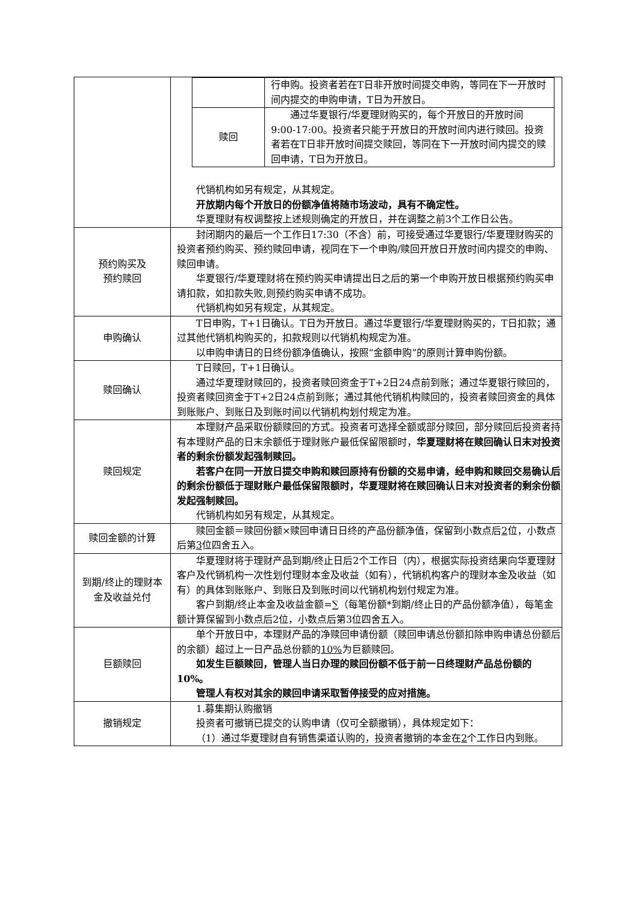| | / / 行申购。投资者若在T日非开放时间提交申购，等同在下一开放时间内提交的申购申请，T日为开放日。 / / 赎回 / 通过华夏银行/华夏理财购买的，每个开放日的开放时间9:00-17:00。投资者只能于开放日的开放时间内进行赎回。投资者若在T日非开放时间提交赎回，等同在下一开放时间内提交的赎回申请，T日为开放日。 / 代销机构如另有规定，从其规定。 开放期内每个开放日的份额净值将随市场波动，具有不确定性。 华夏理财有权调整按上述规则确定的开放日，并在调整之前3个工作日公告。 |
| 预约购买及 预约赎回 | 封闭期内的最后一个工作日17:30（不含）前，可接受通过华夏银行/华夏理财购买的投资者预约购买、预约赎回申请，视同在下一个申购/赎回开放日开放时间内提交的申购、赎回申请。 华夏银行/华夏理财将在预约购买申请提出日之后的第一个申购开放日根据预约购买申请扣款，如扣款失败,则预约购买申请不成功。 代销机构如另有规定，从其规定。 |
| 申购确认 | T日申购，T+1日确认。T日为开放日。通过华夏银行/华夏理财购买的，T日扣款；通过其他代销机构购买的，扣款规则以代销机构规定为准。 以申购申请日的日终份额净值确认，按照“金额申购”的原则计算申购份额。 |
| 赎回确认 | T日赎回，T+1日确认。 通过华夏理财赎回的，投资者赎回资金于T+2日24点前到账；通过华夏银行赎回的，投资者赎回资金于T+2日24点前到账；通过其他代销机构赎回的，投资者赎回资金的具体到账账户、到账日及到账时间以代销机构划付规定为准。 |
| 赎回规定 | 本理财产品采取份额赎回的方式。投资者可选择全额或部分赎回，部分赎回后投资者持有本理财产品的日末余额低于理财账户最低保留限额时， 华夏理财将在赎回确认日末对投资者的剩余份额发起强制赎回。 若客户在同一开放日提交申购和赎回原持有份额的交易申请，经申购和赎回交易确认后的剩余份额低于理财账户最低保留限额时，华夏理财将在赎回确认日末对投资者的剩余份额发起强制赎回。 代销机构如另有规定，从其规定。 |
| 赎回金额的计算 | 赎回金额＝赎回份额×赎回申请日日终的产品份额净值，保留到小数点后 2 位，小数点后第 3 位四舍五入。 |
| 到期/终止的理财本金及收益兑付 | 华夏理财将于理财产品到期/终止日后2个工作日（内），根据实际投资结果向华夏理财客户及代销机构一次性划付理财本金及收益（如有），代销机构客户的理财本金及收益（如有）的具体到账账户、到账日及到账时间以代销机构划付规定为准。 客户到期/终止本金及收益金额=∑（每笔份额*到期/终止日的产品份额净值），每笔金额计算保留到小数点后2位，小数点后第3位四舍五入。 |
| 巨额赎回 | 单个开放日中，本理财产品的净赎回申请份额（赎回申请总份额扣除申购申请总份额后的余额）超过上一日产品总份额的 10% 为巨额赎回。 如发生巨额赎回，管理人当日办理的赎回份额不低于前一日终理财产品总份额的10%。 管理人有权对其余的赎回申请采取暂停接受的应对措施。 |
| 撤销规定 | 1.募集期认购撤销 投资者可撤销已提交的认购申请（仅可全额撤销），具体规定如下： （1）通过华夏理财自有销售渠道认购的，投资者撤销的本金在 2 个工作日内到账。 |